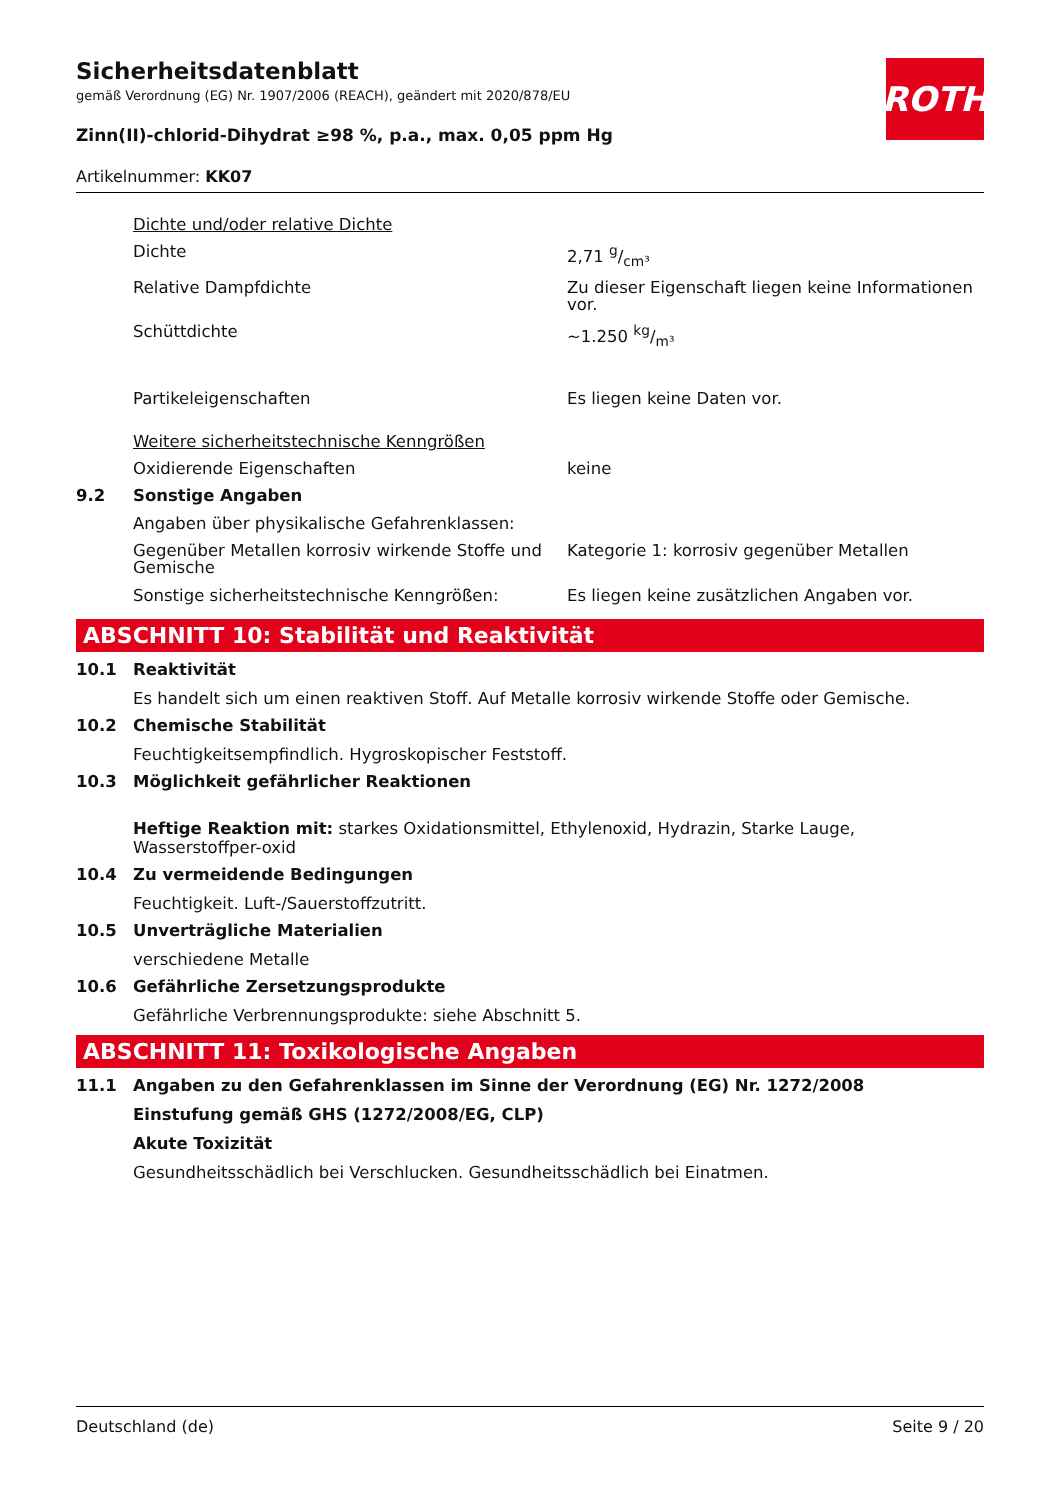ROTH
Sicherheitsdatenblatt
gemäß Verordnung (EG) Nr. 1907/2006 (REACH), geändert mit 2020/878/EU
Zinn(II)-chlorid-Dihydrat ≥98 %, p.a., max. 0,05 ppm Hg
Artikelnummer: KK07
| | Dichte und/oder relative Dichte | |
| | Dichte | 2,71 g/cm³ |
| | Relative Dampfdichte | Zu dieser Eigenschaft liegen keine Informationen vor. |
| | Schüttdichte | ~1.250 kg/m³ |
| | Partikeleigenschaften | Es liegen keine Daten vor. |
| | Weitere sicherheitstechnische Kenngrößen | |
| | Oxidierende Eigenschaften | keine |
| 9.2 | Sonstige Angaben | |
| | Angaben über physikalische Gefahrenklassen: | |
| | Gegenüber Metallen korrosiv wirkende Stoffe und Gemische | Kategorie 1: korrosiv gegenüber Metallen |
| | Sonstige sicherheitstechnische Kenngrößen: | Es liegen keine zusätzlichen Angaben vor. |
ABSCHNITT 10: Stabilität und Reaktivität
10.1 Reaktivität
Es handelt sich um einen reaktiven Stoff. Auf Metalle korrosiv wirkende Stoffe oder Gemische.
10.2 Chemische Stabilität
Feuchtigkeitsempfindlich. Hygroskopischer Feststoff.
10.3 Möglichkeit gefährlicher Reaktionen
Heftige Reaktion mit: starkes Oxidationsmittel, Ethylenoxid, Hydrazin, Starke Lauge, Wasserstoffper-oxid
10.4 Zu vermeidende Bedingungen
Feuchtigkeit. Luft-/Sauerstoffzutritt.
10.5 Unverträgliche Materialien
verschiedene Metalle
10.6 Gefährliche Zersetzungsprodukte
Gefährliche Verbrennungsprodukte: siehe Abschnitt 5.
ABSCHNITT 11: Toxikologische Angaben
11.1 Angaben zu den Gefahrenklassen im Sinne der Verordnung (EG) Nr. 1272/2008
Einstufung gemäß GHS (1272/2008/EG, CLP)
Akute Toxizität
Gesundheitsschädlich bei Verschlucken. Gesundheitsschädlich bei Einatmen.
Deutschland (de) Seite 9 / 20